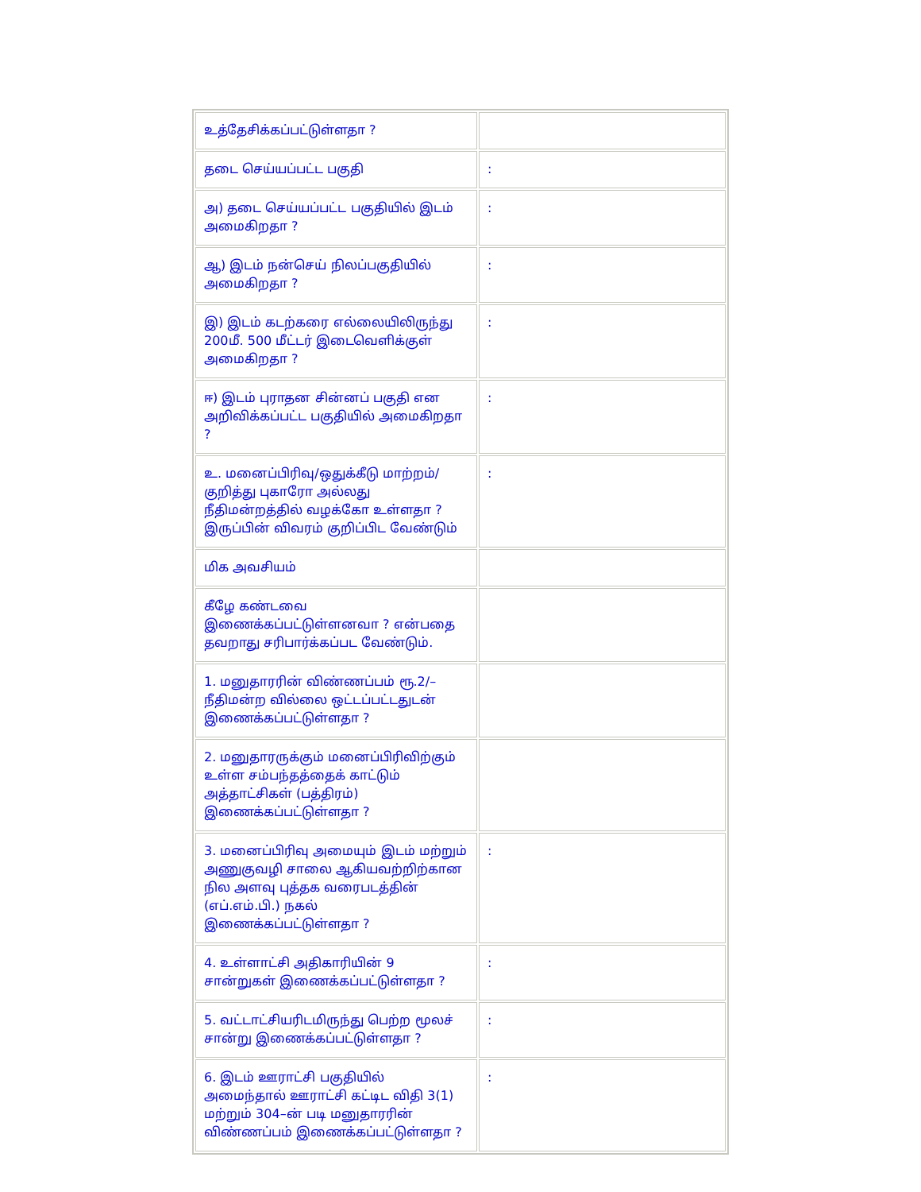| உத்தேசிக்கப்பட்டுள்ளதா ? | |
| தடை செய்யப்பட்ட பகுதி | : |
| அ) தடை செய்யப்பட்ட பகுதியில் இடம் அமைகிறதா ? | : |
| ஆ) இடம் நன்செய் நிலப்பகுதியில் அமைகிறதா ? | : |
| இ) இடம் கடற்கரை எல்லையிலிருந்து 200மீ. 500 மீட்டர் இடைவெளிக்குள் அமைகிறதா ? | : |
| ஈ) இடம் புராதன சின்னப் பகுதி என அறிவிக்கப்பட்ட பகுதியில் அமைகிறதா ? | : |
| உ. மனைப்பிரிவு/ஒதுக்கீடு மாற்றம்/குறித்து புகாரோ அல்லது நீதிமன்றத்தில் வழக்கோ உள்ளதா ? இருப்பின் விவரம் குறிப்பிட வேண்டும் | : |
| மிக அவசியம் | |
| கீழே கண்டவை இணைக்கப்பட்டுள்ளனவா ? என்பதை தவறாது சரிபார்க்கப்பட வேண்டும். | |
| 1. மனுதாரரின் விண்ணப்பம் ரூ.2/– நீதிமன்ற வில்லை ஒட்டப்பட்டதுடன் இணைக்கப்பட்டுள்ளதா ? | |
| 2. மனுதாரருக்கும் மனைப்பிரிவிற்கும் உள்ள சம்பந்தத்தைக் காட்டும் அத்தாட்சிகள் (பத்திரம்) இணைக்கப்பட்டுள்ளதா ? | |
| 3. மனைப்பிரிவு அமையும் இடம் மற்றும் அணுகுவழி சாலை ஆகியவற்றிற்கான நில அளவு புத்தக வரைபடத்தின் (எப்.எம்.பி.) நகல் இணைக்கப்பட்டுள்ளதா ? | : |
| 4. உள்ளாட்சி அதிகாரியின் 9 சான்றுகள் இணைக்கப்பட்டுள்ளதா ? | : |
| 5. வட்டாட்சியரிடமிருந்து பெற்ற மூலச் சான்று இணைக்கப்பட்டுள்ளதா ? | : |
| 6. இடம் ஊராட்சி பகுதியில் அமைந்தால் ஊராட்சி கட்டிட விதி 3(1) மற்றும் 304–ன் படி மனுதாரரின் விண்ணப்பம் இணைக்கப்பட்டுள்ளதா ? | : |